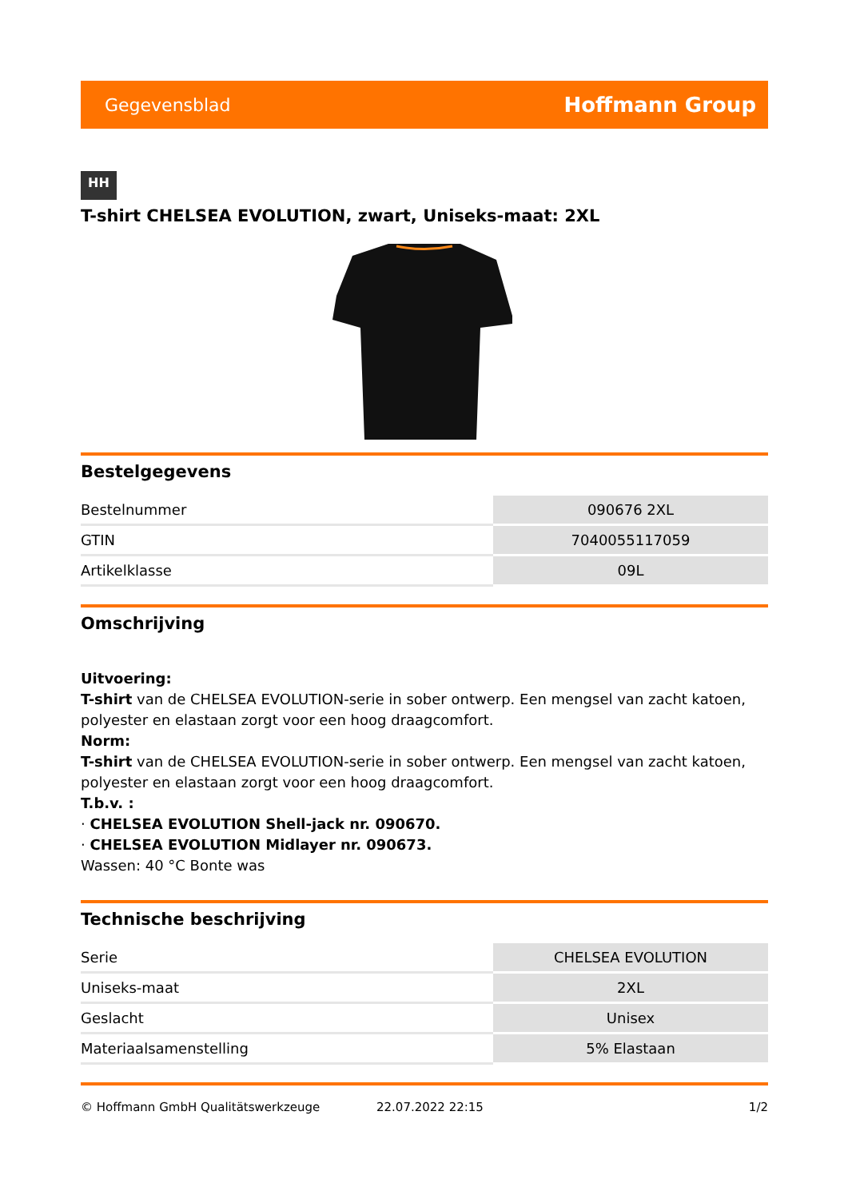Gegevensblad Hoffmann Group
HH
T-shirt CHELSEA EVOLUTION, zwart, Uniseks-maat: 2XL
Bestelgegevens
| Bestelnummer | 090676 2XL |
| GTIN | 7040055117059 |
| Artikelklasse | 09L |
Omschrijving
Uitvoering:
T-shirt van de CHELSEA EVOLUTION-serie in sober ontwerp. Een mengsel van zacht katoen, polyester en elastaan zorgt voor een hoog draagcomfort.
Norm:
T-shirt van de CHELSEA EVOLUTION-serie in sober ontwerp. Een mengsel van zacht katoen, polyester en elastaan zorgt voor een hoog draagcomfort.
T.b.v. :
· CHELSEA EVOLUTION Shell-jack nr. 090670.
· CHELSEA EVOLUTION Midlayer nr. 090673.
Wassen: 40 °C Bonte was
Technische beschrijving
| Serie | CHELSEA EVOLUTION |
| Uniseks-maat | 2XL |
| Geslacht | Unisex |
| Materiaalsamenstelling | 5% Elastaan |
© Hoffmann GmbH Qualitätswerkzeuge 22.07.2022 22:15 1/2